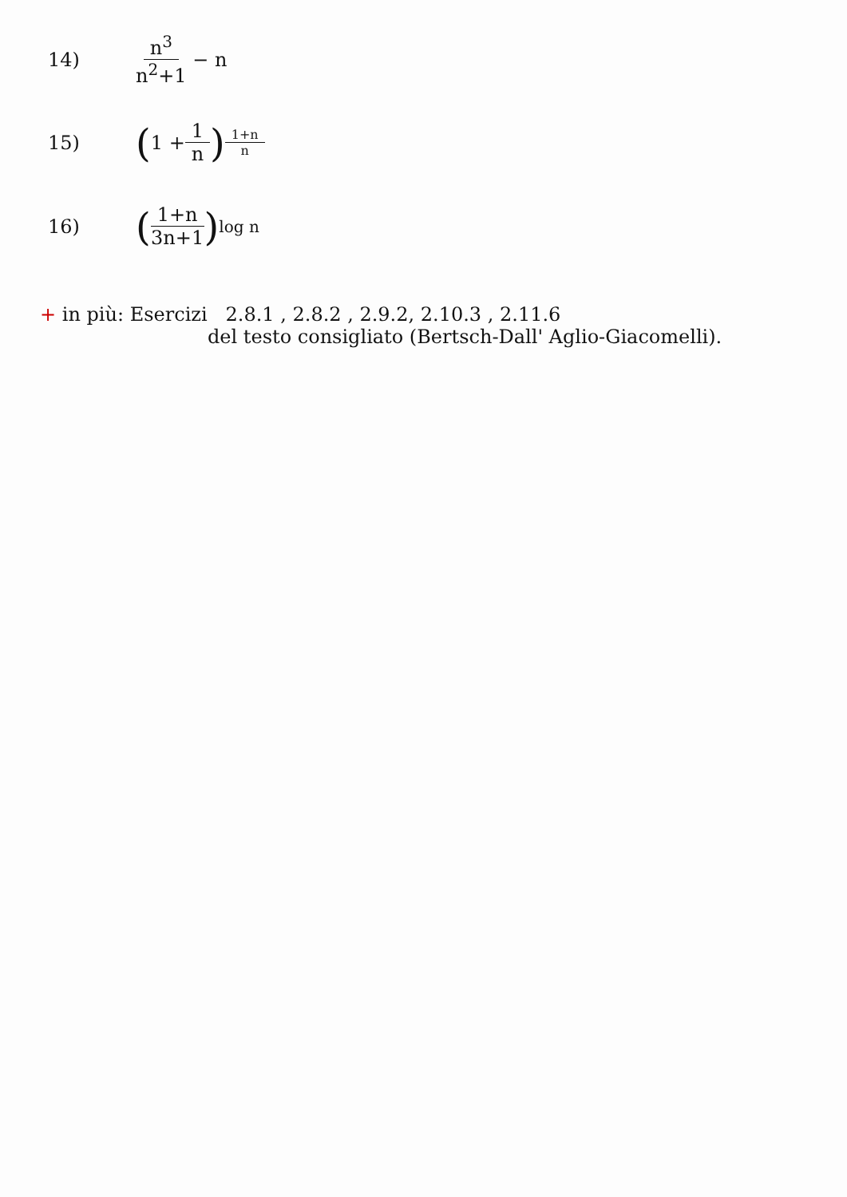14) n<sup>3</sup> n<sup>2</sup>+1 − n
15) (1 + 1 n)<sup>1+n n</sup>
16) (1+n 3n+1)<sup>log n</sup>
+ in più: Esercizi 2.8.1 , 2.8.2 , 2.9.2, 2.10.3 , 2.11.6
del testo consigliato (Bertsch-Dall' Aglio-Giacomelli).